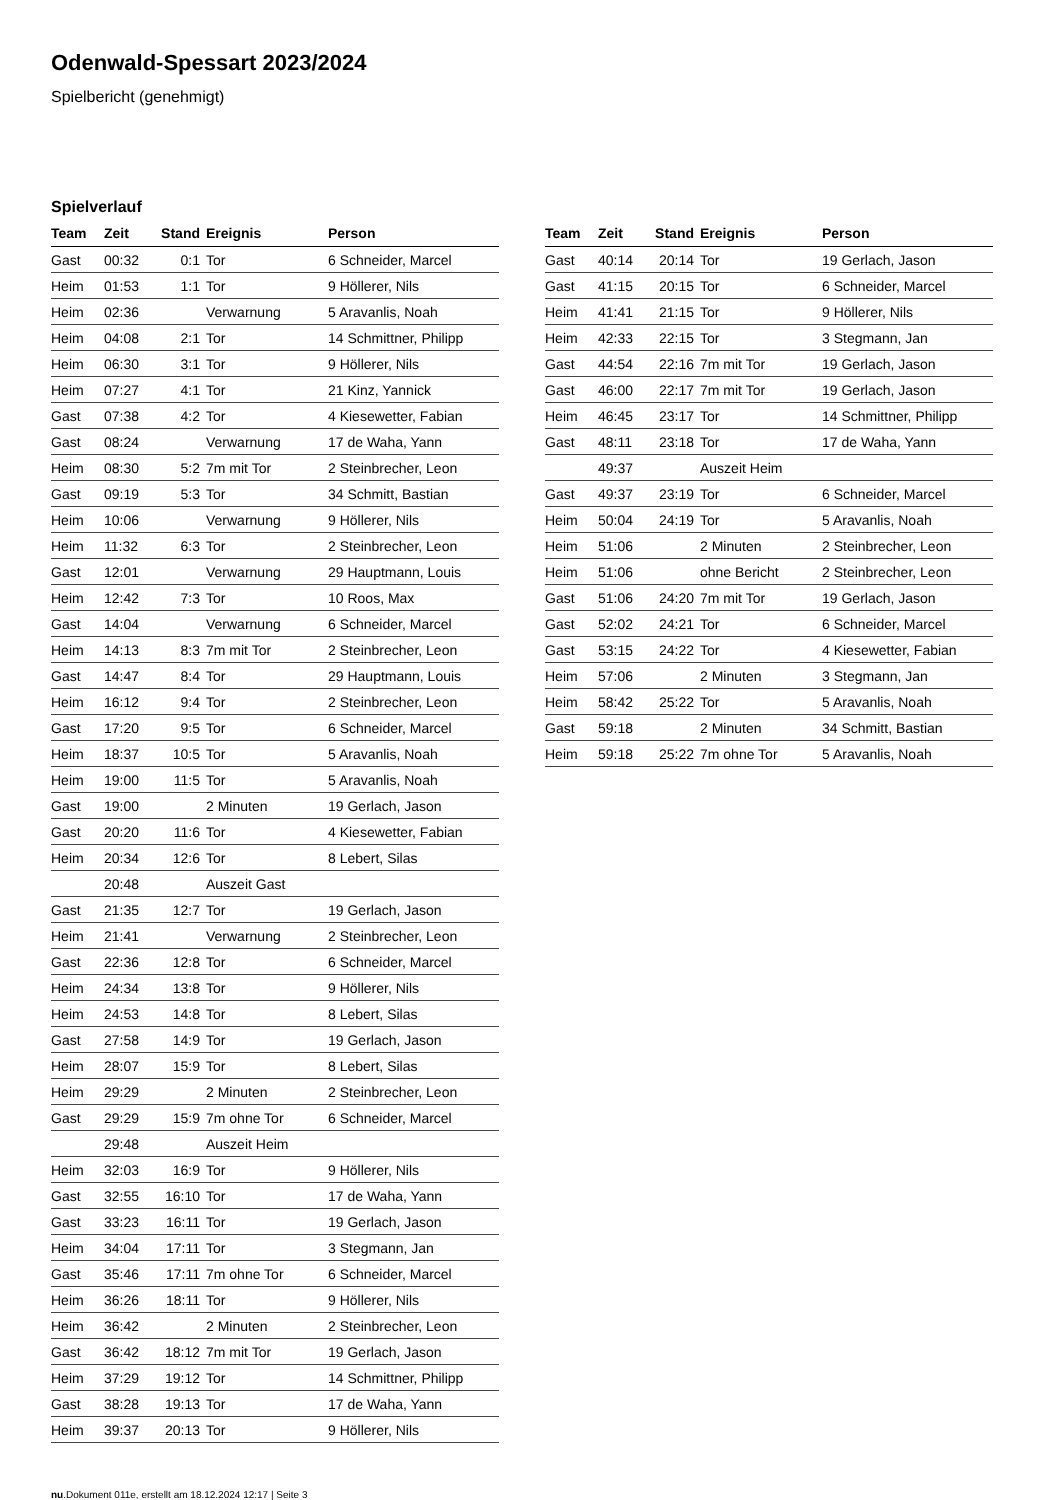Odenwald-Spessart 2023/2024
Spielbericht (genehmigt)
Spielverlauf
| Team | Zeit | Stand | Ereignis | Person |
| --- | --- | --- | --- | --- |
| Gast | 00:32 | 0:1 | Tor | 6 Schneider, Marcel |
| Heim | 01:53 | 1:1 | Tor | 9 Höllerer, Nils |
| Heim | 02:36 | | Verwarnung | 5 Aravanlis, Noah |
| Heim | 04:08 | 2:1 | Tor | 14 Schmittner, Philipp |
| Heim | 06:30 | 3:1 | Tor | 9 Höllerer, Nils |
| Heim | 07:27 | 4:1 | Tor | 21 Kinz, Yannick |
| Gast | 07:38 | 4:2 | Tor | 4 Kiesewetter, Fabian |
| Gast | 08:24 | | Verwarnung | 17 de Waha, Yann |
| Heim | 08:30 | 5:2 | 7m mit Tor | 2 Steinbrecher, Leon |
| Gast | 09:19 | 5:3 | Tor | 34 Schmitt, Bastian |
| Heim | 10:06 | | Verwarnung | 9 Höllerer, Nils |
| Heim | 11:32 | 6:3 | Tor | 2 Steinbrecher, Leon |
| Gast | 12:01 | | Verwarnung | 29 Hauptmann, Louis |
| Heim | 12:42 | 7:3 | Tor | 10 Roos, Max |
| Gast | 14:04 | | Verwarnung | 6 Schneider, Marcel |
| Heim | 14:13 | 8:3 | 7m mit Tor | 2 Steinbrecher, Leon |
| Gast | 14:47 | 8:4 | Tor | 29 Hauptmann, Louis |
| Heim | 16:12 | 9:4 | Tor | 2 Steinbrecher, Leon |
| Gast | 17:20 | 9:5 | Tor | 6 Schneider, Marcel |
| Heim | 18:37 | 10:5 | Tor | 5 Aravanlis, Noah |
| Heim | 19:00 | 11:5 | Tor | 5 Aravanlis, Noah |
| Gast | 19:00 | | 2 Minuten | 19 Gerlach, Jason |
| Gast | 20:20 | 11:6 | Tor | 4 Kiesewetter, Fabian |
| Heim | 20:34 | 12:6 | Tor | 8 Lebert, Silas |
| | 20:48 | | Auszeit Gast | |
| Gast | 21:35 | 12:7 | Tor | 19 Gerlach, Jason |
| Heim | 21:41 | | Verwarnung | 2 Steinbrecher, Leon |
| Gast | 22:36 | 12:8 | Tor | 6 Schneider, Marcel |
| Heim | 24:34 | 13:8 | Tor | 9 Höllerer, Nils |
| Heim | 24:53 | 14:8 | Tor | 8 Lebert, Silas |
| Gast | 27:58 | 14:9 | Tor | 19 Gerlach, Jason |
| Heim | 28:07 | 15:9 | Tor | 8 Lebert, Silas |
| Heim | 29:29 | | 2 Minuten | 2 Steinbrecher, Leon |
| Gast | 29:29 | 15:9 | 7m ohne Tor | 6 Schneider, Marcel |
| | 29:48 | | Auszeit Heim | |
| Heim | 32:03 | 16:9 | Tor | 9 Höllerer, Nils |
| Gast | 32:55 | 16:10 | Tor | 17 de Waha, Yann |
| Gast | 33:23 | 16:11 | Tor | 19 Gerlach, Jason |
| Heim | 34:04 | 17:11 | Tor | 3 Stegmann, Jan |
| Gast | 35:46 | 17:11 | 7m ohne Tor | 6 Schneider, Marcel |
| Heim | 36:26 | 18:11 | Tor | 9 Höllerer, Nils |
| Heim | 36:42 | | 2 Minuten | 2 Steinbrecher, Leon |
| Gast | 36:42 | 18:12 | 7m mit Tor | 19 Gerlach, Jason |
| Heim | 37:29 | 19:12 | Tor | 14 Schmittner, Philipp |
| Gast | 38:28 | 19:13 | Tor | 17 de Waha, Yann |
| Heim | 39:37 | 20:13 | Tor | 9 Höllerer, Nils |
| Team | Zeit | Stand | Ereignis | Person |
| --- | --- | --- | --- | --- |
| Gast | 40:14 | 20:14 | Tor | 19 Gerlach, Jason |
| Gast | 41:15 | 20:15 | Tor | 6 Schneider, Marcel |
| Heim | 41:41 | 21:15 | Tor | 9 Höllerer, Nils |
| Heim | 42:33 | 22:15 | Tor | 3 Stegmann, Jan |
| Gast | 44:54 | 22:16 | 7m mit Tor | 19 Gerlach, Jason |
| Gast | 46:00 | 22:17 | 7m mit Tor | 19 Gerlach, Jason |
| Heim | 46:45 | 23:17 | Tor | 14 Schmittner, Philipp |
| Gast | 48:11 | 23:18 | Tor | 17 de Waha, Yann |
| | 49:37 | | Auszeit Heim | |
| Gast | 49:37 | 23:19 | Tor | 6 Schneider, Marcel |
| Heim | 50:04 | 24:19 | Tor | 5 Aravanlis, Noah |
| Heim | 51:06 | | 2 Minuten | 2 Steinbrecher, Leon |
| Heim | 51:06 | | ohne Bericht | 2 Steinbrecher, Leon |
| Gast | 51:06 | 24:20 | 7m mit Tor | 19 Gerlach, Jason |
| Gast | 52:02 | 24:21 | Tor | 6 Schneider, Marcel |
| Gast | 53:15 | 24:22 | Tor | 4 Kiesewetter, Fabian |
| Heim | 57:06 | | 2 Minuten | 3 Stegmann, Jan |
| Heim | 58:42 | 25:22 | Tor | 5 Aravanlis, Noah |
| Gast | 59:18 | | 2 Minuten | 34 Schmitt, Bastian |
| Heim | 59:18 | 25:22 | 7m ohne Tor | 5 Aravanlis, Noah |
nu.Dokument 011e, erstellt am 18.12.2024 12:17 | Seite 3